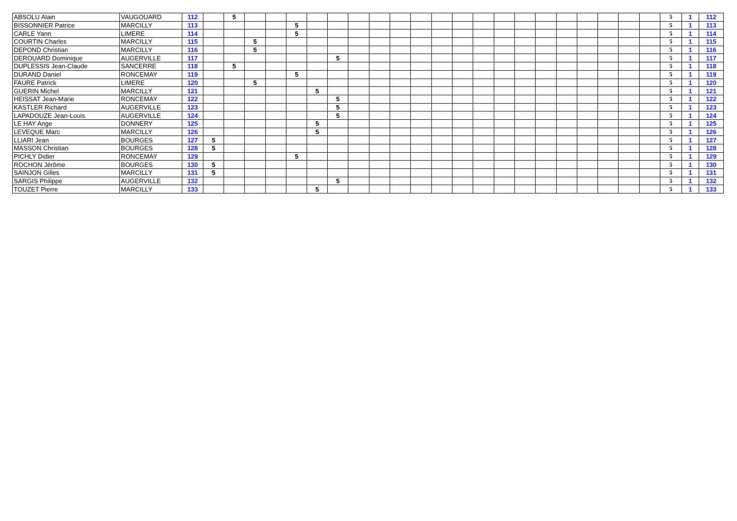| ABSOLU Alain | VAUGOUARD | 112 | | 5 | | | | | | | | | | | | | | | | | | | | | 5 | 1 | 112 |
| BISSONNIER Patrice | MARCILLY | 113 | | | | | 5 | | | | | | | | | | | | | | | | | | 5 | 1 | 113 |
| CARLE Yann | LIMERE | 114 | | | | | 5 | | | | | | | | | | | | | | | | | | 5 | 1 | 114 |
| COURTIN Charles | MARCILLY | 115 | | | 5 | | | | | | | | | | | | | | | | | | | | 5 | 1 | 115 |
| DEPOND Christian | MARCILLY | 116 | | | 5 | | | | | | | | | | | | | | | | | | | | 5 | 1 | 116 |
| DEROUARD Dominique | AUGERVILLE | 117 | | | | | | | 5 | | | | | | | | | | | | | | | | 5 | 1 | 117 |
| DUPLESSIS Jean-Claude | SANCERRE | 118 | | 5 | | | | | | | | | | | | | | | | | | | | | 5 | 1 | 118 |
| DURAND Daniel | RONCEMAY | 119 | | | | | 5 | | | | | | | | | | | | | | | | | | 5 | 1 | 119 |
| FAURE Patrick | LIMERE | 120 | | | 5 | | | | | | | | | | | | | | | | | | | | 5 | 1 | 120 |
| GUERIN Michel | MARCILLY | 121 | | | | | | 5 | | | | | | | | | | | | | | | | | 5 | 1 | 121 |
| HEISSAT Jean-Marie | RONCEMAY | 122 | | | | | | | 5 | | | | | | | | | | | | | | | | 5 | 1 | 122 |
| KASTLER Richard | AUGERVILLE | 123 | | | | | | | 5 | | | | | | | | | | | | | | | | 5 | 1 | 123 |
| LAPADOUZE Jean-Louis | AUGERVILLE | 124 | | | | | | | 5 | | | | | | | | | | | | | | | | 5 | 1 | 124 |
| LE HAY Ange | DONNERY | 125 | | | | | | 5 | | | | | | | | | | | | | | | | | 5 | 1 | 125 |
| LEVEQUE Marc | MARCILLY | 126 | | | | | | 5 | | | | | | | | | | | | | | | | | 5 | 1 | 126 |
| LLIARI Jean | BOURGES | 127 | 5 | | | | | | | | | | | | | | | | | | | | | | 5 | 1 | 127 |
| MASSON Christian | BOURGES | 128 | 5 | | | | | | | | | | | | | | | | | | | | | | 5 | 1 | 128 |
| PICHLY Didier | RONCEMAY | 129 | | | | | 5 | | | | | | | | | | | | | | | | | | 5 | 1 | 129 |
| ROCHON Jérôme | BOURGES | 130 | 5 | | | | | | | | | | | | | | | | | | | | | | 5 | 1 | 130 |
| SAINJON Gilles | MARCILLY | 131 | 5 | | | | | | | | | | | | | | | | | | | | | | 5 | 1 | 131 |
| SARGIS Philippe | AUGERVILLE | 132 | | | | | | | 5 | | | | | | | | | | | | | | | | 5 | 1 | 132 |
| TOUZET Pierre | MARCILLY | 133 | | | | | | 5 | | | | | | | | | | | | | | | | | 5 | 1 | 133 |